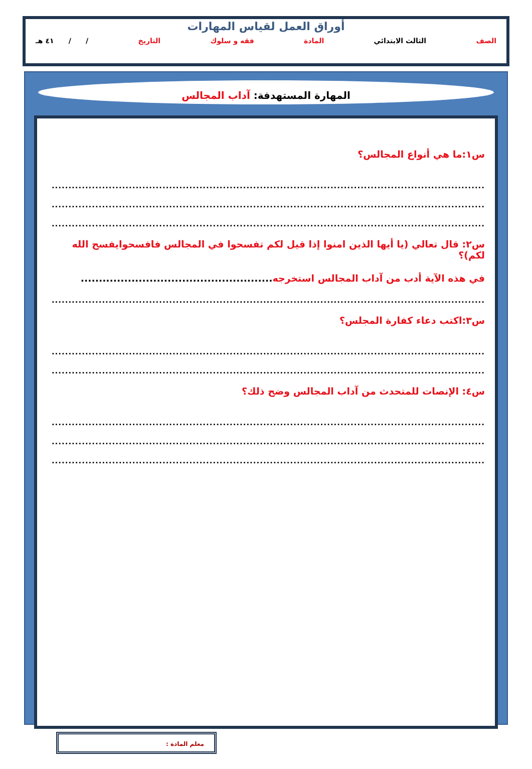أوراق العمل لقياس المهارات
الصف الثالث الابتدائي المادة فقه و سلوك التاريخ / / ٤١ هـ
المهارة المستهدفة: آداب المجالس
س١:ما هي أنواع المجالس؟
.......................................................................................................................................
.......................................................................................................................................
.......................................................................................................................................
س٢: قال تعالي (يا أيها الذين امنوا إذا قيل لكم تفسحوا في المجالس فافسحوايفسح الله لكم)؟
في هذه الآية أدب من آداب المجالس استخرجه.....................................................
.......................................................................................................................................
س٣:اكتب دعاء كفارة المجلس؟
.......................................................................................................................................
.......................................................................................................................................
س٤: الإنصات للمتحدث من آداب المجالس وضح ذلك؟
.......................................................................................................................................
.......................................................................................................................................
.......................................................................................................................................
معلم المادة :